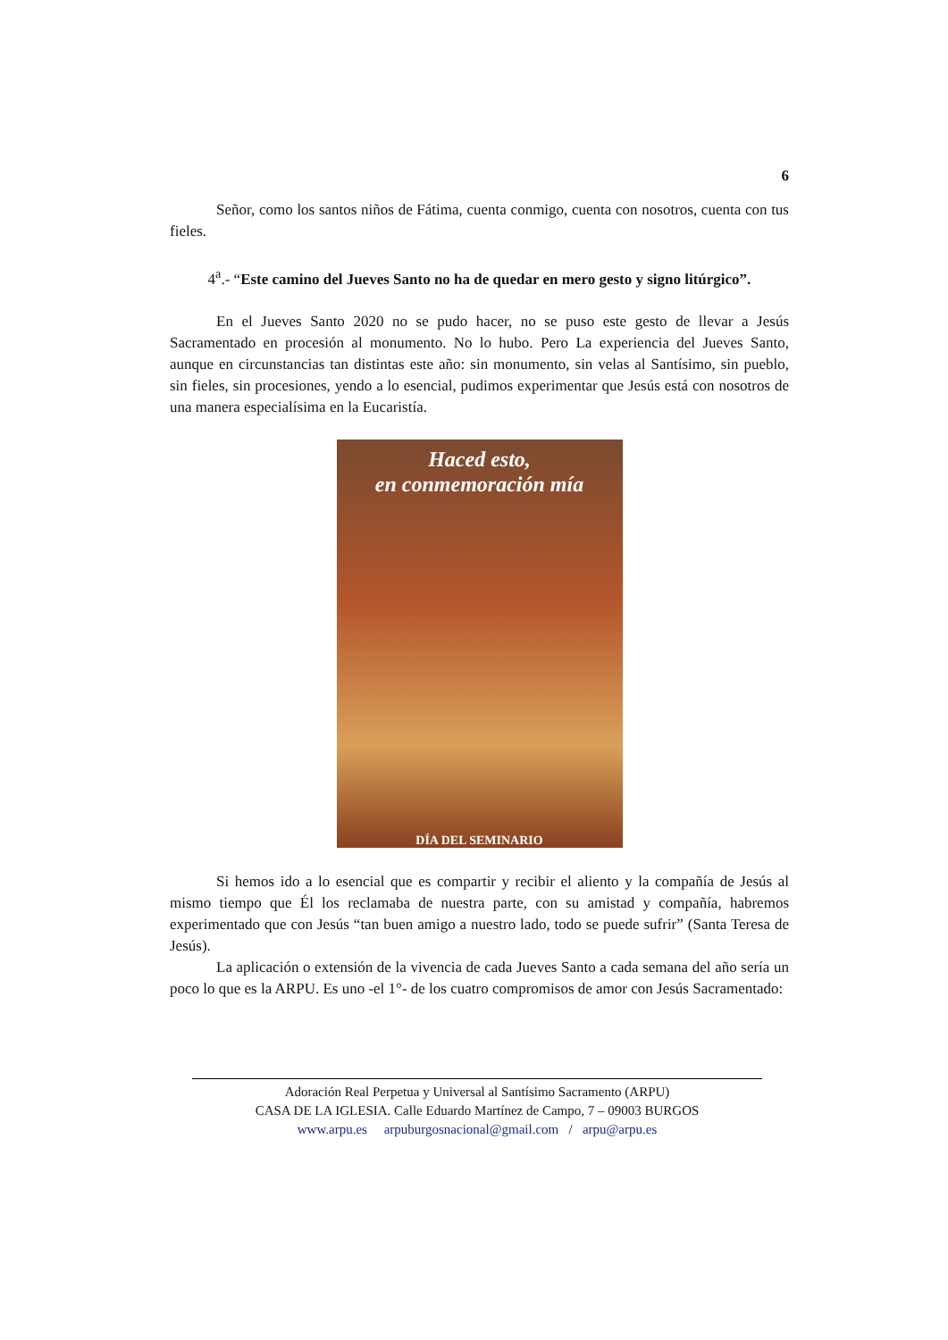6
Señor, como los santos niños de Fátima, cuenta conmigo, cuenta con nosotros, cuenta con tus fieles.
4<sup>a</sup>.- “Este camino del Jueves Santo no ha de quedar en mero gesto y signo litúrgico”.
En el Jueves Santo 2020 no se pudo hacer, no se puso este gesto de llevar a Jesús Sacramentado en procesión al monumento. No lo hubo. Pero La experiencia del Jueves Santo, aunque en circunstancias tan distintas este año: sin monumento, sin velas al Santísimo, sin pueblo, sin fieles, sin procesiones, yendo a lo esencial, pudimos experimentar que Jesús está con nosotros de una manera especialísima en la Eucaristía.
Haced esto,
en conmemoración mía
DÍA DEL SEMINARIO
Si hemos ido a lo esencial que es compartir y recibir el aliento y la compañía de Jesús al mismo tiempo que Él los reclamaba de nuestra parte, con su amistad y compañía, habremos experimentado que con Jesús “tan buen amigo a nuestro lado, todo se puede sufrir” (Santa Teresa de Jesús).
La aplicación o extensión de la vivencia de cada Jueves Santo a cada semana del año sería un poco lo que es la ARPU. Es uno -el 1°- de los cuatro compromisos de amor con Jesús Sacramentado:
Adoración Real Perpetua y Universal al Santísimo Sacramento (ARPU)
CASA DE LA IGLESIA. Calle Eduardo Martínez de Campo, 7 – 09003 BURGOS
www.arpu.es arpuburgosnacional@gmail.com / arpu@arpu.es